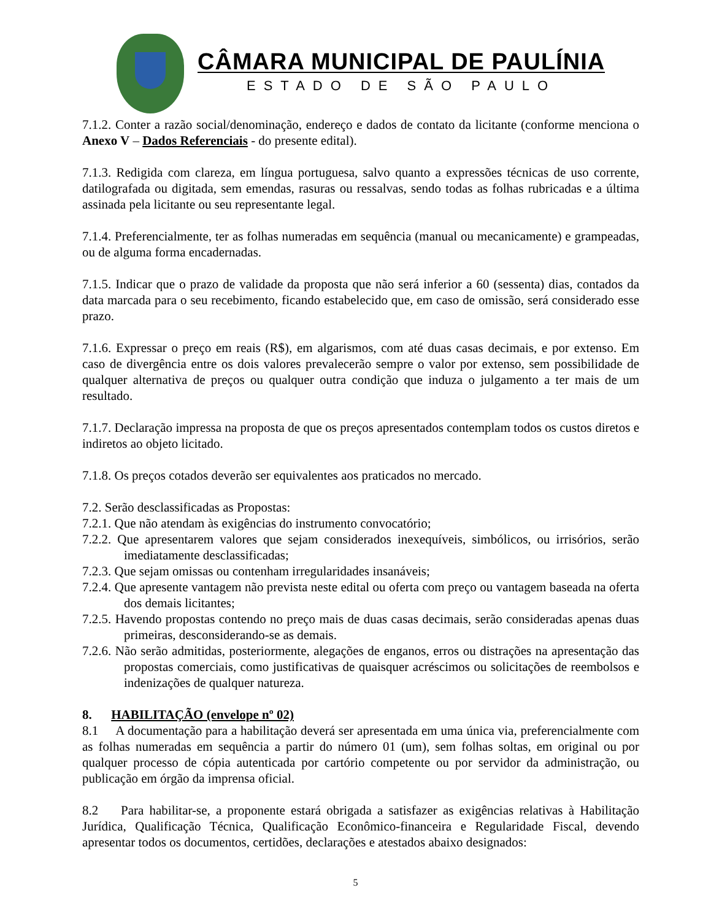CÂMARA MUNICIPAL DE PAULÍNIA
ESTADO DE SÃO PAULO
7.1.2. Conter a razão social/denominação, endereço e dados de contato da licitante (conforme menciona o Anexo V – Dados Referenciais - do presente edital).
7.1.3. Redigida com clareza, em língua portuguesa, salvo quanto a expressões técnicas de uso corrente, datilografada ou digitada, sem emendas, rasuras ou ressalvas, sendo todas as folhas rubricadas e a última assinada pela licitante ou seu representante legal.
7.1.4. Preferencialmente, ter as folhas numeradas em sequência (manual ou mecanicamente) e grampeadas, ou de alguma forma encadernadas.
7.1.5. Indicar que o prazo de validade da proposta que não será inferior a 60 (sessenta) dias, contados da data marcada para o seu recebimento, ficando estabelecido que, em caso de omissão, será considerado esse prazo.
7.1.6. Expressar o preço em reais (R$), em algarismos, com até duas casas decimais, e por extenso. Em caso de divergência entre os dois valores prevalecerão sempre o valor por extenso, sem possibilidade de qualquer alternativa de preços ou qualquer outra condição que induza o julgamento a ter mais de um resultado.
7.1.7. Declaração impressa na proposta de que os preços apresentados contemplam todos os custos diretos e indiretos ao objeto licitado.
7.1.8. Os preços cotados deverão ser equivalentes aos praticados no mercado.
7.2. Serão desclassificadas as Propostas:
7.2.1. Que não atendam às exigências do instrumento convocatório;
7.2.2. Que apresentarem valores que sejam considerados inexequíveis, simbólicos, ou irrisórios, serão imediatamente desclassificadas;
7.2.3. Que sejam omissas ou contenham irregularidades insanáveis;
7.2.4. Que apresente vantagem não prevista neste edital ou oferta com preço ou vantagem baseada na oferta dos demais licitantes;
7.2.5. Havendo propostas contendo no preço mais de duas casas decimais, serão consideradas apenas duas primeiras, desconsiderando-se as demais.
7.2.6. Não serão admitidas, posteriormente, alegações de enganos, erros ou distrações na apresentação das propostas comerciais, como justificativas de quaisquer acréscimos ou solicitações de reembolsos e indenizações de qualquer natureza.
8. HABILITAÇÃO (envelope nº 02)
8.1 A documentação para a habilitação deverá ser apresentada em uma única via, preferencialmente com as folhas numeradas em sequência a partir do número 01 (um), sem folhas soltas, em original ou por qualquer processo de cópia autenticada por cartório competente ou por servidor da administração, ou publicação em órgão da imprensa oficial.
8.2 Para habilitar-se, a proponente estará obrigada a satisfazer as exigências relativas à Habilitação Jurídica, Qualificação Técnica, Qualificação Econômico-financeira e Regularidade Fiscal, devendo apresentar todos os documentos, certidões, declarações e atestados abaixo designados:
5